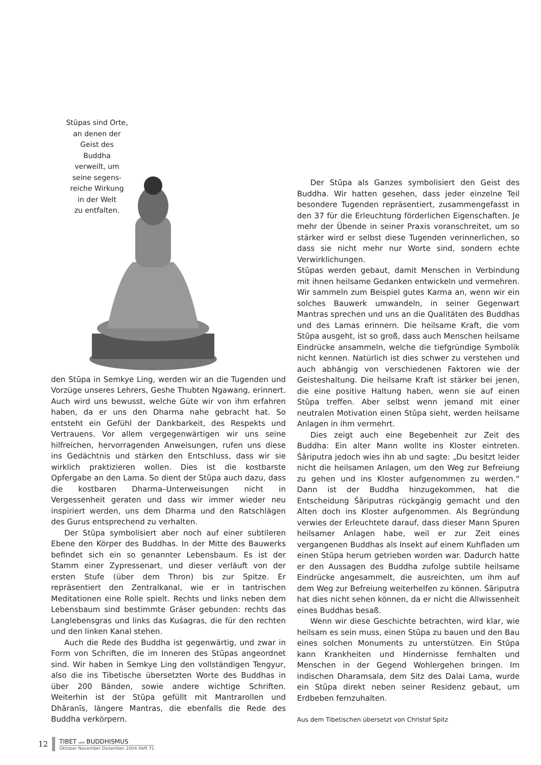Stūpas sind Orte,
an denen der
Geist des
Buddha
verweilt, um
seine segens-
reiche Wirkung
in der Welt
zu entfalten.
den Stūpa in Semkye Ling, werden wir an die Tugenden und Vorzüge unseres Lehrers, Geshe Thubten Ngawang, erinnert. Auch wird uns bewusst, welche Güte wir von ihm erfahren haben, da er uns den Dharma nahe gebracht hat. So entsteht ein Gefühl der Dankbarkeit, des Respekts und Vertrauens. Vor allem vergegenwärtigen wir uns seine hilfreichen, hervorragenden Anweisungen, rufen uns diese ins Gedächtnis und stärken den Entschluss, dass wir sie wirklich praktizieren wollen. Dies ist die kostbarste Opfergabe an den Lama. So dient der Stūpa auch dazu, dass die kostbaren Dharma–Unterweisungen nicht in Vergessenheit geraten und dass wir immer wieder neu inspiriert werden, uns dem Dharma und den Ratschlägen des Gurus entsprechend zu verhalten.
Der Stūpa symbolisiert aber noch auf einer subtileren Ebene den Körper des Buddhas. In der Mitte des Bauwerks befindet sich ein so genannter Lebensbaum. Es ist der Stamm einer Zypressenart, und dieser verläuft von der ersten Stufe (über dem Thron) bis zur Spitze. Er repräsentiert den Zentralkanal, wie er in tantrischen Meditationen eine Rolle spielt. Rechts und links neben dem Lebensbaum sind bestimmte Gräser gebunden: rechts das Langlebensgras und links das Kuśagras, die für den rechten und den linken Kanal stehen.
Auch die Rede des Buddha ist gegenwärtig, und zwar in Form von Schriften, die im Inneren des Stūpas angeordnet sind. Wir haben in Semkye Ling den vollständigen Tengyur, also die ins Tibetische übersetzten Worte des Buddhas in über 200 Bänden, sowie andere wichtige Schriften. Weiterhin ist der Stūpa gefüllt mit Mantrarollen und Dhāranīs, längere Mantras, die ebenfalls die Rede des Buddha verkörpern.
Der Stūpa als Ganzes symbolisiert den Geist des Buddha. Wir hatten gesehen, dass jeder einzelne Teil besondere Tugenden repräsentiert, zusammengefasst in den 37 für die Erleuchtung förderlichen Eigenschaften. Je mehr der Übende in seiner Praxis voranschreitet, um so stärker wird er selbst diese Tugenden verinnerlichen, so dass sie nicht mehr nur Worte sind, sondern echte Verwirklichungen.
Stūpas werden gebaut, damit Menschen in Verbindung mit ihnen heilsame Gedanken entwickeln und vermehren. Wir sammeln zum Beispiel gutes Karma an, wenn wir ein solches Bauwerk umwandeln, in seiner Gegenwart Mantras sprechen und uns an die Qualitäten des Buddhas und des Lamas erinnern. Die heilsame Kraft, die vom Stūpa ausgeht, ist so groß, dass auch Menschen heilsame Eindrücke ansammeln, welche die tiefgründige Symbolik nicht kennen. Natürlich ist dies schwer zu verstehen und auch abhängig von verschiedenen Faktoren wie der Geisteshaltung. Die heilsame Kraft ist stärker bei jenen, die eine positive Haltung haben, wenn sie auf einen Stūpa treffen. Aber selbst wenn jemand mit einer neutralen Motivation einen Stūpa sieht, werden heilsame Anlagen in ihm vermehrt.
Dies zeigt auch eine Begebenheit zur Zeit des Buddha: Ein alter Mann wollte ins Kloster eintreten. Śāriputra jedoch wies ihn ab und sagte: „Du besitzt leider nicht die heilsamen Anlagen, um den Weg zur Befreiung zu gehen und ins Kloster aufgenommen zu werden.“ Dann ist der Buddha hinzugekommen, hat die Entscheidung Śāriputras rückgängig gemacht und den Alten doch ins Kloster aufgenommen. Als Begründung verwies der Erleuchtete darauf, dass dieser Mann Spuren heilsamer Anlagen habe, weil er zur Zeit eines vergangenen Buddhas als Insekt auf einem Kuhfladen um einen Stūpa herum getrieben worden war. Dadurch hatte er den Aussagen des Buddha zufolge subtile heilsame Eindrücke angesammelt, die ausreichten, um ihm auf dem Weg zur Befreiung weiterhelfen zu können. Śāriputra hat dies nicht sehen können, da er nicht die Allwissenheit eines Buddhas besaß.
Wenn wir diese Geschichte betrachten, wird klar, wie heilsam es sein muss, einen Stūpa zu bauen und den Bau eines solchen Monuments zu unterstützen. Ein Stūpa kann Krankheiten und Hindernisse fernhalten und Menschen in der Gegend Wohlergehen bringen. Im indischen Dharamsala, dem Sitz des Dalai Lama, wurde ein Stūpa direkt neben seiner Residenz gebaut, um Erdbeben fernzuhalten.
Aus dem Tibetischen übersetzt von Christof Spitz
12 TIBET und BUDDHISMUS
Oktober November Dezember 2004 Heft 71